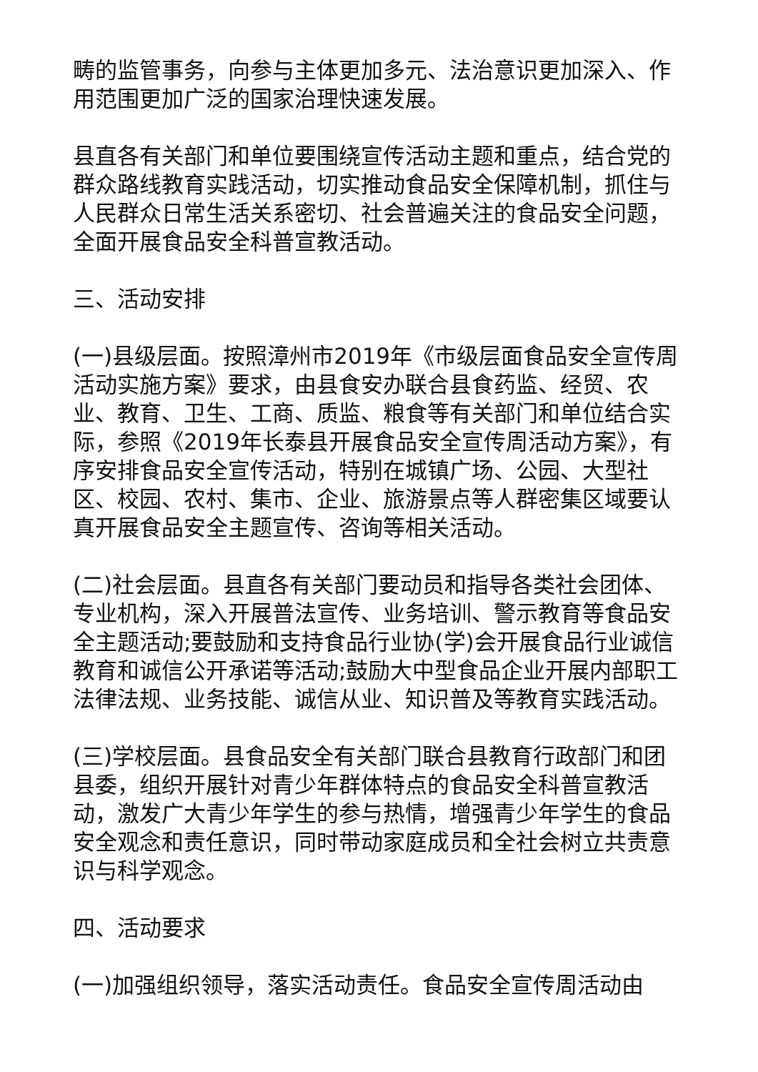畴的监管事务，向参与主体更加多元、法治意识更加深入、作用范围更加广泛的国家治理快速发展。
县直各有关部门和单位要围绕宣传活动主题和重点，结合党的群众路线教育实践活动，切实推动食品安全保障机制，抓住与人民群众日常生活关系密切、社会普遍关注的食品安全问题，全面开展食品安全科普宣教活动。
三、活动安排
(一)县级层面。按照漳州市2019年《市级层面食品安全宣传周活动实施方案》要求，由县食安办联合县食药监、经贸、农业、教育、卫生、工商、质监、粮食等有关部门和单位结合实际，参照《2019年长泰县开展食品安全宣传周活动方案》，有序安排食品安全宣传活动，特别在城镇广场、公园、大型社区、校园、农村、集市、企业、旅游景点等人群密集区域要认真开展食品安全主题宣传、咨询等相关活动。
(二)社会层面。县直各有关部门要动员和指导各类社会团体、专业机构，深入开展普法宣传、业务培训、警示教育等食品安全主题活动;要鼓励和支持食品行业协(学)会开展食品行业诚信教育和诚信公开承诺等活动;鼓励大中型食品企业开展内部职工法律法规、业务技能、诚信从业、知识普及等教育实践活动。
(三)学校层面。县食品安全有关部门联合县教育行政部门和团县委，组织开展针对青少年群体特点的食品安全科普宣教活动，激发广大青少年学生的参与热情，增强青少年学生的食品安全观念和责任意识，同时带动家庭成员和全社会树立共责意识与科学观念。
四、活动要求
(一)加强组织领导，落实活动责任。食品安全宣传周活动由